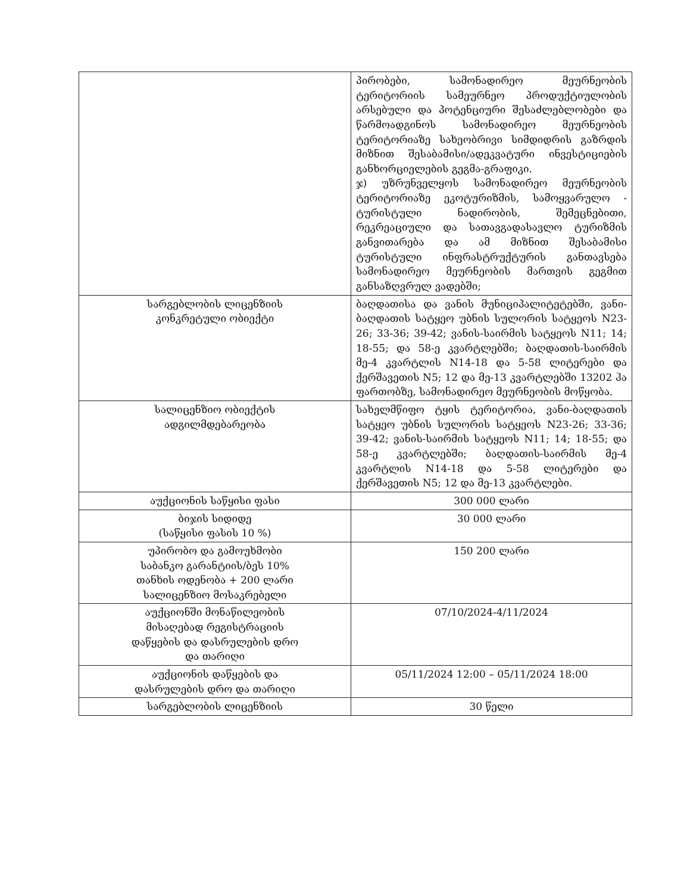| | პირობები, სამონადირეო მეურნეობის ტერიტორიის სამეურნეო პროდუქტიულობის არსებული და პოტენციური შესაძლებლობები და წარმოადგინოს სამონადირეო მეურნეობის ტერიტორიაზე სახეობრივი სიმდიდრის გაზრდის მიზნით შესაბამისი/ადეკვატური ინვესტიციების განხორციელების გეგმა-გრაფიკი. ჯ) უზრუნველყოს სამონადირეო მეურნეობის ტერიტორიაზე ეკოტურიზმის, სამოყვარულო - ტურისტული ნადირობის, შემეცნებითი, რეკრეაციული და სათავგადასავლო ტურიზმის განვითარება და ამ მიზნით შესაბამისი ტურისტული ინფრასტრუქტურის განთავსება სამონადირეო მეურნეობის მართვის გეგმით განსაზღვრულ ვადებში; |
| სარგებლობის ლიცენზიის კონკრეტული ობიექტი | ბაღდათისა და ვანის მუნიციპალიტეტებში, ვანი-ბაღდათის სატყეო უბნის სულორის სატყეოს N23-26; 33-36; 39-42; ვანის-საირმის სატყეოს N11; 14; 18-55; და 58-ე კვარტლებში; ბაღდათის-საირმის მე-4 კვარტლის N14-18 და 5-58 ლიტერები და ქერშავეთის N5; 12 და მე-13 კვარტლებში 13202 ჰა ფართობზე, სამონადირეო მეურნეობის მოწყობა. |
| სალიცენზიო ობიექტის ადგილმდებარეობა | სახელმწიფო ტყის ტერიტორია, ვანი-ბაღდათის სატყეო უბნის სულორის სატყეოს N23-26; 33-36; 39-42; ვანის-საირმის სატყეოს N11; 14; 18-55; და 58-ე კვარტლებში; ბაღდათის-საირმის მე-4 კვარტლის N14-18 და 5-58 ლიტერები და ქერშავეთის N5; 12 და მე-13 კვარტლები. |
| აუქციონის საწყისი ფასი | 300 000 ლარი |
| ბიჯის სიდიდე (საწყისი ფასის 10 %) | 30 000 ლარი |
| უპირობო და გამოუხმობი საბანკო გარანტიის/ბეს 10% თანხის ოდენობა + 200 ლარი სალიცენზიო მოსაკრებელი | 150 200 ლარი |
| აუქციონში მონაწილეობის მისაღებად რეგისტრაციის დაწყების და დასრულების დრო და თარიღი | 07/10/2024-4/11/2024 |
| აუქციონის დაწყების და დასრულების დრო და თარიღი | 05/11/2024 12:00 – 05/11/2024 18:00 |
| სარგებლობის ლიცენზიის | 30 წელი |